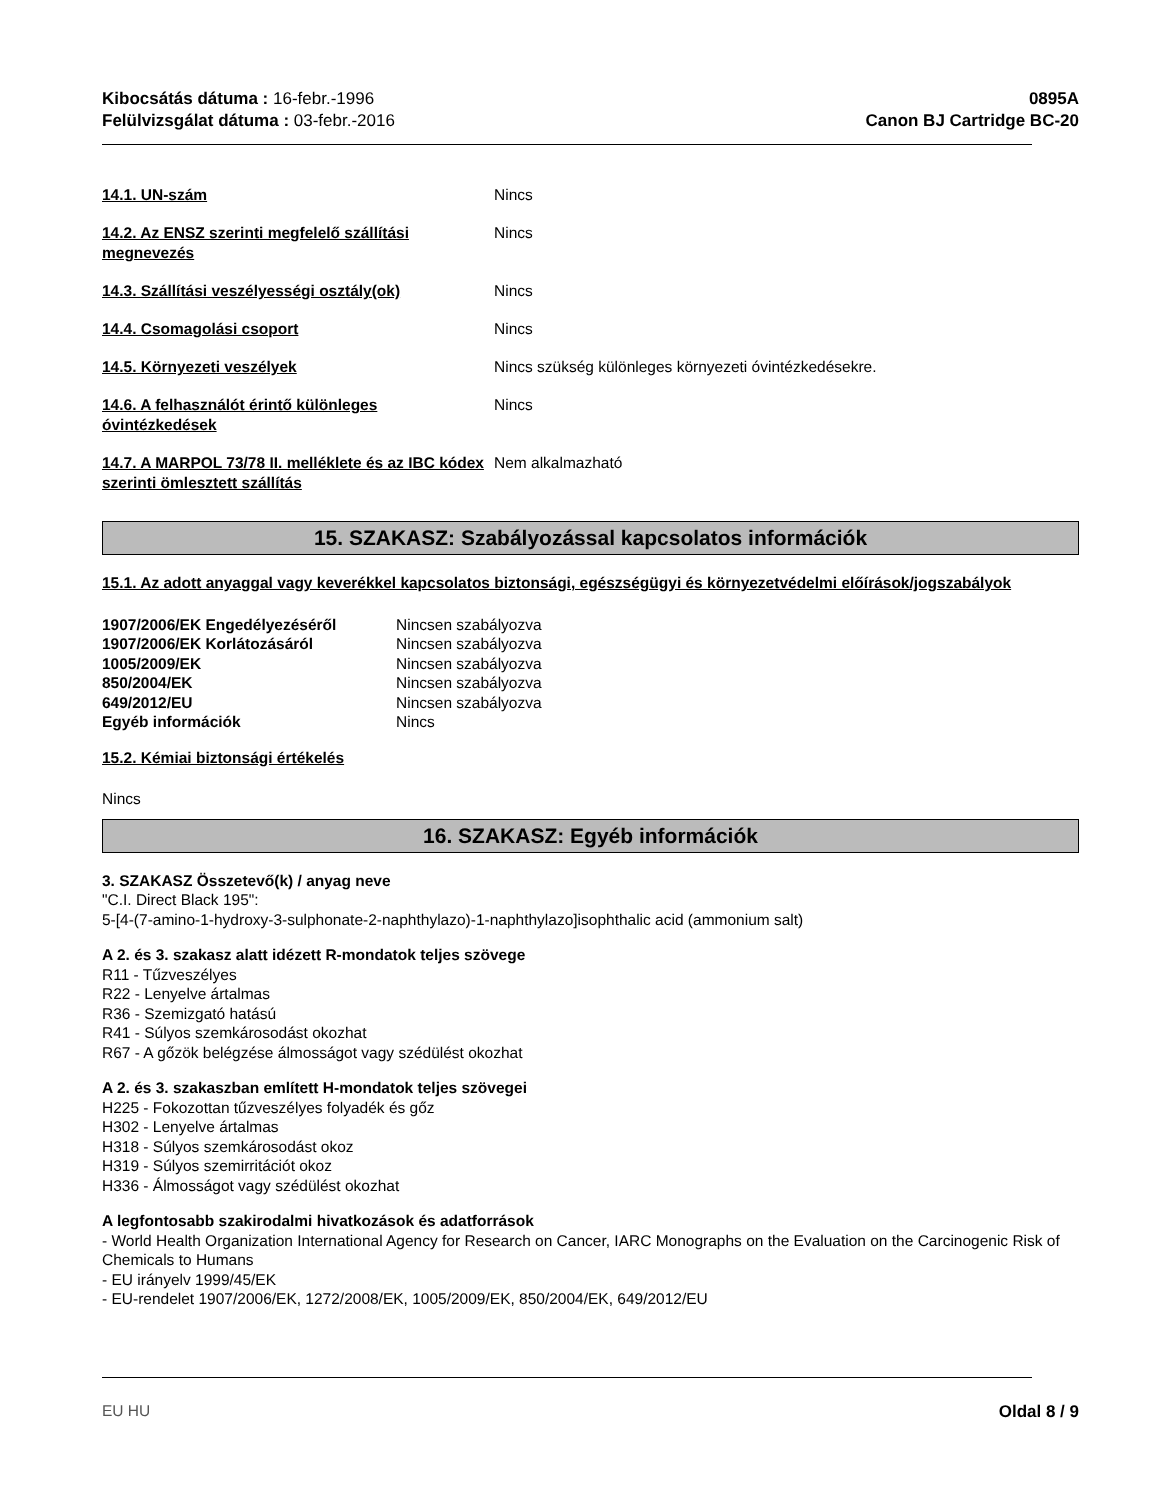Kibocsátás dátuma : 16-febr.-1996
Felülvizsgálat dátuma : 03-febr.-2016
0895A
Canon BJ Cartridge BC-20
| 14.1. UN-szám | Nincs |
| 14.2. Az ENSZ szerinti megfelelő szállítási megnevezés | Nincs |
| 14.3. Szállítási veszélyességi osztály(ok) | Nincs |
| 14.4. Csomagolási csoport | Nincs |
| 14.5. Környezeti veszélyek | Nincs szükség különleges környezeti óvintézkedésekre. |
| 14.6. A felhasználót érintő különleges óvintézkedések | Nincs |
| 14.7. A MARPOL 73/78 II. melléklete és az IBC kódex szerinti ömlesztett szállítás | Nem alkalmazható |
15. SZAKASZ: Szabályozással kapcsolatos információk
15.1. Az adott anyaggal vagy keverékkel kapcsolatos biztonsági, egészségügyi és környezetvédelmi előírások/jogszabályok
| 1907/2006/EK Engedélyezéséről | Nincsen szabályozva |
| 1907/2006/EK Korlátozásáról | Nincsen szabályozva |
| 1005/2009/EK | Nincsen szabályozva |
| 850/2004/EK | Nincsen szabályozva |
| 649/2012/EU | Nincsen szabályozva |
| Egyéb információk | Nincs |
15.2. Kémiai biztonsági értékelés
Nincs
16. SZAKASZ: Egyéb információk
3. SZAKASZ Összetevő(k) / anyag neve
"C.I. Direct Black 195":
5-[4-(7-amino-1-hydroxy-3-sulphonate-2-naphthylazo)-1-naphthylazo]isophthalic acid (ammonium salt)
A 2. és 3. szakasz alatt idézett R-mondatok teljes szövege
R11 - Tűzveszélyes
R22 - Lenyelve ártalmas
R36 - Szemizgató hatású
R41 - Súlyos szemkárosodást okozhat
R67 - A gőzök belégzése álmosságot vagy szédülést okozhat
A 2. és 3. szakaszban említett H-mondatok teljes szövegei
H225 - Fokozottan tűzveszélyes folyadék és gőz
H302 - Lenyelve ártalmas
H318 - Súlyos szemkárosodást okoz
H319 - Súlyos szemirritációt okoz
H336 - Álmosságot vagy szédülést okozhat
A legfontosabb szakirodalmi hivatkozások és adatforrások
- World Health Organization International Agency for Research on Cancer, IARC Monographs on the Evaluation on the Carcinogenic Risk of Chemicals to Humans
- EU irányelv 1999/45/EK
- EU-rendelet 1907/2006/EK, 1272/2008/EK, 1005/2009/EK, 850/2004/EK, 649/2012/EU
EU HU Oldal 8 / 9